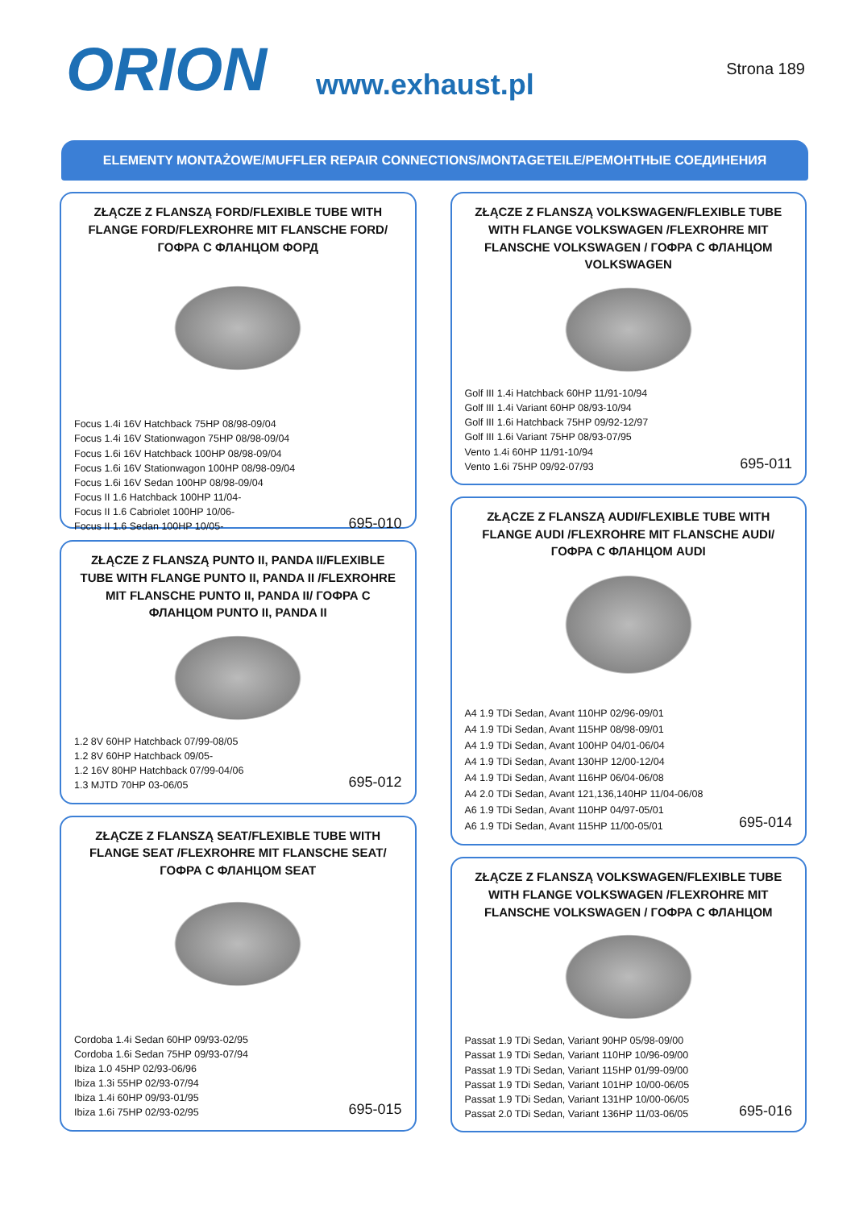ORION
www.exhaust.pl
Strona 189
ELEMENTY MONTAŻOWE/MUFFLER REPAIR CONNECTIONS/MONTAGETEILE/РЕМОНТНЫЕ СОЕДИНЕНИЯ
ZŁĄCZE Z FLANSZĄ FORD/FLEXIBLE TUBE WITH FLANGE FORD/FLEXROHRE MIT FLANSCHE FORD/ ГОФРА С ФЛАНЦОМ ФОРД
Focus 1.4i 16V Hatchback 75HP 08/98-09/04
Focus 1.4i 16V Stationwagon 75HP 08/98-09/04
Focus 1.6i 16V Hatchback 100HP 08/98-09/04
Focus 1.6i 16V Stationwagon 100HP 08/98-09/04
Focus 1.6i 16V Sedan 100HP 08/98-09/04
Focus II 1.6 Hatchback 100HP 11/04-
Focus II 1.6 Cabriolet 100HP 10/06-
Focus II 1.6 Sedan 100HP 10/05-
695-010
ZŁĄCZE Z FLANSZĄ PUNTO II, PANDA II/FLEXIBLE TUBE WITH FLANGE PUNTO II, PANDA II /FLEXROHRE MIT FLANSCHE PUNTO II, PANDA II/ ГОФРА С ФЛАНЦОМ PUNTO II, PANDA II
1.2 8V 60HP Hatchback 07/99-08/05
1.2 8V 60HP Hatchback 09/05-
1.2 16V 80HP Hatchback 07/99-04/06
1.3 MJTD 70HP 03-06/05
695-012
ZŁĄCZE Z FLANSZĄ SEAT/FLEXIBLE TUBE WITH FLANGE SEAT /FLEXROHRE MIT FLANSCHE SEAT/ГОФРА С ФЛАНЦОМ SEAT
Cordoba 1.4i Sedan 60HP 09/93-02/95
Cordoba 1.6i Sedan 75HP 09/93-07/94
Ibiza 1.0 45HP 02/93-06/96
Ibiza 1.3i 55HP 02/93-07/94
Ibiza 1.4i 60HP 09/93-01/95
Ibiza 1.6i 75HP 02/93-02/95
695-015
ZŁĄCZE Z FLANSZĄ VOLKSWAGEN/FLEXIBLE TUBE WITH FLANGE VOLKSWAGEN /FLEXROHRE MIT FLANSCHE VOLKSWAGEN / ГОФРА С ФЛАНЦОМ VOLKSWAGEN
Golf III 1.4i Hatchback 60HP 11/91-10/94
Golf III 1.4i Variant 60HP 08/93-10/94
Golf III 1.6i Hatchback 75HP 09/92-12/97
Golf III 1.6i Variant 75HP 08/93-07/95
Vento 1.4i 60HP 11/91-10/94
Vento 1.6i 75HP 09/92-07/93
695-011
ZŁĄCZE Z FLANSZĄ AUDI/FLEXIBLE TUBE WITH FLANGE AUDI /FLEXROHRE MIT FLANSCHE AUDI/ГОФРА С ФЛАНЦОМ AUDI
A4 1.9 TDi Sedan, Avant 110HP 02/96-09/01
A4 1.9 TDi Sedan, Avant 115HP 08/98-09/01
A4 1.9 TDi Sedan, Avant 100HP 04/01-06/04
A4 1.9 TDi Sedan, Avant 130HP 12/00-12/04
A4 1.9 TDi Sedan, Avant 116HP 06/04-06/08
A4 2.0 TDi Sedan, Avant 121,136,140HP 11/04-06/08
A6 1.9 TDi Sedan, Avant 110HP 04/97-05/01
A6 1.9 TDi Sedan, Avant 115HP 11/00-05/01
695-014
ZŁĄCZE Z FLANSZĄ VOLKSWAGEN/FLEXIBLE TUBE WITH FLANGE VOLKSWAGEN /FLEXROHRE MIT FLANSCHE VOLKSWAGEN / ГОФРА С ФЛАНЦОМ
Passat 1.9 TDi Sedan, Variant 90HP 05/98-09/00
Passat 1.9 TDi Sedan, Variant 110HP 10/96-09/00
Passat 1.9 TDi Sedan, Variant 115HP 01/99-09/00
Passat 1.9 TDi Sedan, Variant 101HP 10/00-06/05
Passat 1.9 TDi Sedan, Variant 131HP 10/00-06/05
Passat 2.0 TDi Sedan, Variant 136HP 11/03-06/05
695-016